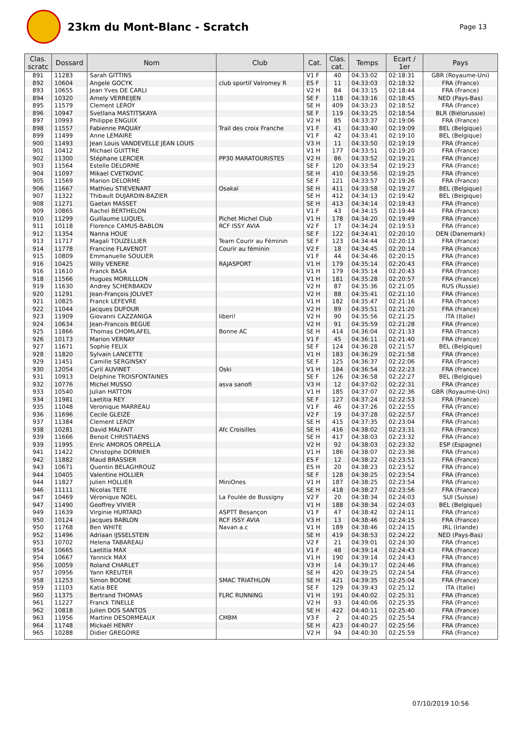23km du Mont-Blanc - Scratch
Page 13
| Clas. scratc | Dossard | Nom | Club | Cat. | Clas. cat. | Temps | Ecart / 1er | Pays |
| --- | --- | --- | --- | --- | --- | --- | --- | --- |
| 891 | 11283 | Sarah GITTINS | | V1 F | 40 | 04:33:02 | 02:18:31 | GBR (Royaume-Uni) |
| 892 | 10604 | Angele GOCYK | club sportif Valromey R | ES F | 11 | 04:33:03 | 02:18:32 | FRA (France) |
| 893 | 10655 | Jean Yves DE CARLI | | V2 H | 84 | 04:33:15 | 02:18:44 | FRA (France) |
| 894 | 10320 | Amely VERREIJEN | | SE F | 118 | 04:33:16 | 02:18:45 | NED (Pays-Bas) |
| 895 | 11579 | Clement LEROY | | SE H | 409 | 04:33:23 | 02:18:52 | FRA (France) |
| 896 | 10947 | Svetlana MASTITSKAYA | | SE F | 119 | 04:33:25 | 02:18:54 | BLR (Biélorussie) |
| 897 | 10993 | Philippe ENGUIX | | V2 H | 85 | 04:33:37 | 02:19:06 | FRA (France) |
| 898 | 11557 | Fabienne PAQUAY | Trail des croix Franche | V1 F | 41 | 04:33:40 | 02:19:09 | BEL (Belgique) |
| 899 | 11499 | Anne LEMAIRE | | V1 F | 42 | 04:33:41 | 02:19:10 | BEL (Belgique) |
| 900 | 11493 | Jean Louis VANDEVELLE JEAN LOUIS | | V3 H | 11 | 04:33:50 | 02:19:19 | FRA (France) |
| 901 | 10412 | Michael GUITTRE | | V1 H | 177 | 04:33:51 | 02:19:20 | FRA (France) |
| 902 | 11300 | Stéphane LERCIER | PP30 MARATOURISTES | V2 H | 86 | 04:33:52 | 02:19:21 | FRA (France) |
| 903 | 11564 | Estelle DELORME | | SE F | 120 | 04:33:54 | 02:19:23 | FRA (France) |
| 904 | 11097 | Mikael CVETKOVIC | | SE H | 410 | 04:33:56 | 02:19:25 | FRA (France) |
| 905 | 11569 | Marion DELORME | | SE F | 121 | 04:33:57 | 02:19:26 | FRA (France) |
| 906 | 11667 | Mathieu STIEVENART | Osakaï | SE H | 411 | 04:33:58 | 02:19:27 | BEL (Belgique) |
| 907 | 11322 | Thibault DUJARDIN-BAZIER | | SE H | 412 | 04:34:13 | 02:19:42 | BEL (Belgique) |
| 908 | 11271 | Gaetan MASSET | | SE H | 413 | 04:34:14 | 02:19:43 | FRA (France) |
| 909 | 10865 | Rachel BERTHELON | | V1 F | 43 | 04:34:15 | 02:19:44 | FRA (France) |
| 910 | 11299 | Guillaume LUQUEL | Pichet Michel Club | V1 H | 178 | 04:34:20 | 02:19:49 | FRA (France) |
| 911 | 10118 | Florence CAMUS-BABLON | RCF ISSY AVIA | V2 F | 17 | 04:34:24 | 02:19:53 | FRA (France) |
| 912 | 11354 | Nanna HOUE | | SE F | 122 | 04:34:41 | 02:20:10 | DEN (Danemark) |
| 913 | 11717 | Magali TOUZELLIER | Team Courir au Féminin | SE F | 123 | 04:34:44 | 02:20:13 | FRA (France) |
| 914 | 11778 | Francine FLAVENOT | Courir au féminin | V2 F | 18 | 04:34:45 | 02:20:14 | FRA (France) |
| 915 | 10809 | Emmanuelle SOULIER | | V1 F | 44 | 04:34:46 | 02:20:15 | FRA (France) |
| 916 | 10425 | Willy VENERE | RAJASPORT | V1 H | 179 | 04:35:14 | 02:20:43 | FRA (France) |
| 916 | 11610 | Franck BASA | | V1 H | 179 | 04:35:14 | 02:20:43 | FRA (France) |
| 918 | 11566 | Hugues MORILLLON | | V1 H | 181 | 04:35:28 | 02:20:57 | FRA (France) |
| 919 | 11630 | Andrey SCHERBAKOV | | V2 H | 87 | 04:35:36 | 02:21:05 | RUS (Russie) |
| 920 | 11291 | Jean-François JOLIVET | | V2 H | 88 | 04:35:41 | 02:21:10 | FRA (France) |
| 921 | 10825 | Franck LEFEVRE | | V1 H | 182 | 04:35:47 | 02:21:16 | FRA (France) |
| 922 | 11044 | Jacques DUFOUR | | V2 H | 89 | 04:35:51 | 02:21:20 | FRA (France) |
| 923 | 11909 | Giovanni CAZZANIGA | liberi! | V2 H | 90 | 04:35:56 | 02:21:25 | ITA (Italie) |
| 924 | 10634 | Jean-Francois BEGUE | | V2 H | 91 | 04:35:59 | 02:21:28 | FRA (France) |
| 925 | 11866 | Thomas CHOMLAFEL | Bonne AC | SE H | 414 | 04:36:04 | 02:21:33 | FRA (France) |
| 926 | 10173 | Marion VERNAY | | V1 F | 45 | 04:36:11 | 02:21:40 | FRA (France) |
| 927 | 11671 | Sophie FELIX | | SE F | 124 | 04:36:28 | 02:21:57 | BEL (Belgique) |
| 928 | 11820 | Sylvain LANCETTE | | V1 H | 183 | 04:36:29 | 02:21:58 | FRA (France) |
| 929 | 11451 | Camille SERGINSKY | | SE F | 125 | 04:36:37 | 02:22:06 | FRA (France) |
| 930 | 12054 | Cyril AUVINET | Oski | V1 H | 184 | 04:36:54 | 02:22:23 | FRA (France) |
| 931 | 10913 | Delphine TROISFONTAINES | | SE F | 126 | 04:36:58 | 02:22:27 | BEL (Belgique) |
| 932 | 10776 | Michel MUSSO | asva sanofi | V3 H | 12 | 04:37:02 | 02:22:31 | FRA (France) |
| 933 | 10540 | Julian HATTON | | V1 H | 185 | 04:37:07 | 02:22:36 | GBR (Royaume-Uni) |
| 934 | 11981 | Laetitia REY | | SE F | 127 | 04:37:24 | 02:22:53 | FRA (France) |
| 935 | 11048 | Veronique MARREAU | | V1 F | 46 | 04:37:26 | 02:22:55 | FRA (France) |
| 936 | 11696 | Cecile GLEIZE | | V2 F | 19 | 04:37:28 | 02:22:57 | FRA (France) |
| 937 | 11384 | Clement LEROY | | SE H | 415 | 04:37:35 | 02:23:04 | FRA (France) |
| 938 | 10281 | David MALFAIT | Afc Croisilles | SE H | 416 | 04:38:02 | 02:23:31 | FRA (France) |
| 939 | 11666 | Benoit CHRISTIAENS | | SE H | 417 | 04:38:03 | 02:23:32 | FRA (France) |
| 939 | 11995 | Enric AMOROS ORPELLA | | V2 H | 92 | 04:38:03 | 02:23:32 | ESP (Espagne) |
| 941 | 11422 | Christophe DORNIER | | V1 H | 186 | 04:38:07 | 02:23:36 | FRA (France) |
| 942 | 11882 | Maud BRASSIER | | ES F | 12 | 04:38:22 | 02:23:51 | FRA (France) |
| 943 | 10671 | Quentin BELAGHROUZ | | ES H | 20 | 04:38:23 | 02:23:52 | FRA (France) |
| 944 | 10405 | Valentine HOLLIER | | SE F | 128 | 04:38:25 | 02:23:54 | FRA (France) |
| 944 | 11827 | Julien HOLLIER | MiniOnes | V1 H | 187 | 04:38:25 | 02:23:54 | FRA (France) |
| 946 | 11111 | Nicolas TETE | | SE H | 418 | 04:38:27 | 02:23:56 | FRA (France) |
| 947 | 10469 | Véronique NOEL | La Foulée de Bussigny | V2 F | 20 | 04:38:34 | 02:24:03 | SUI (Suisse) |
| 947 | 11490 | Geoffrey VIVIER | | V1 H | 188 | 04:38:34 | 02:24:03 | BEL (Belgique) |
| 949 | 11639 | Virginie HURTARD | ASPTT Besançon | V1 F | 47 | 04:38:42 | 02:24:11 | FRA (France) |
| 950 | 10124 | Jacques BABLON | RCF ISSY AVIA | V3 H | 13 | 04:38:46 | 02:24:15 | FRA (France) |
| 950 | 11768 | Ben WHITE | Navan a.c | V1 H | 189 | 04:38:46 | 02:24:15 | IRL (Irlande) |
| 952 | 11496 | Adriaan IJSSELSTEIN | | SE H | 419 | 04:38:53 | 02:24:22 | NED (Pays-Bas) |
| 953 | 10702 | Helena TABAREAU | | V2 F | 21 | 04:39:01 | 02:24:30 | FRA (France) |
| 954 | 10665 | Laetitia MAX | | V1 F | 48 | 04:39:14 | 02:24:43 | FRA (France) |
| 954 | 10667 | Yannick MAX | | V1 H | 190 | 04:39:14 | 02:24:43 | FRA (France) |
| 956 | 10059 | Roland CHARLET | | V3 H | 14 | 04:39:17 | 02:24:46 | FRA (France) |
| 957 | 10956 | Yann KREUTER | | SE H | 420 | 04:39:25 | 02:24:54 | FRA (France) |
| 958 | 11253 | Simon BOONE | SMAC TRIATHLON | SE H | 421 | 04:39:35 | 02:25:04 | FRA (France) |
| 959 | 11103 | Katia BEE | | SE F | 129 | 04:39:43 | 02:25:12 | ITA (Italie) |
| 960 | 11375 | Bertrand THOMAS | FLRC RUNNING | V1 H | 191 | 04:40:02 | 02:25:31 | FRA (France) |
| 961 | 11227 | Franck TINELLE | | V2 H | 93 | 04:40:06 | 02:25:35 | FRA (France) |
| 962 | 10818 | Julien DOS SANTOS | | SE H | 422 | 04:40:11 | 02:25:40 | FRA (France) |
| 963 | 11956 | Martine DESORMEAUX | CMBM | V3 F | 2 | 04:40:25 | 02:25:54 | FRA (France) |
| 964 | 11748 | Mickaël HENRY | | SE H | 423 | 04:40:27 | 02:25:56 | FRA (France) |
| 965 | 10288 | Didier GREGOIRE | | V2 H | 94 | 04:40:30 | 02:25:59 | FRA (France) |
07/10/2019 10:56